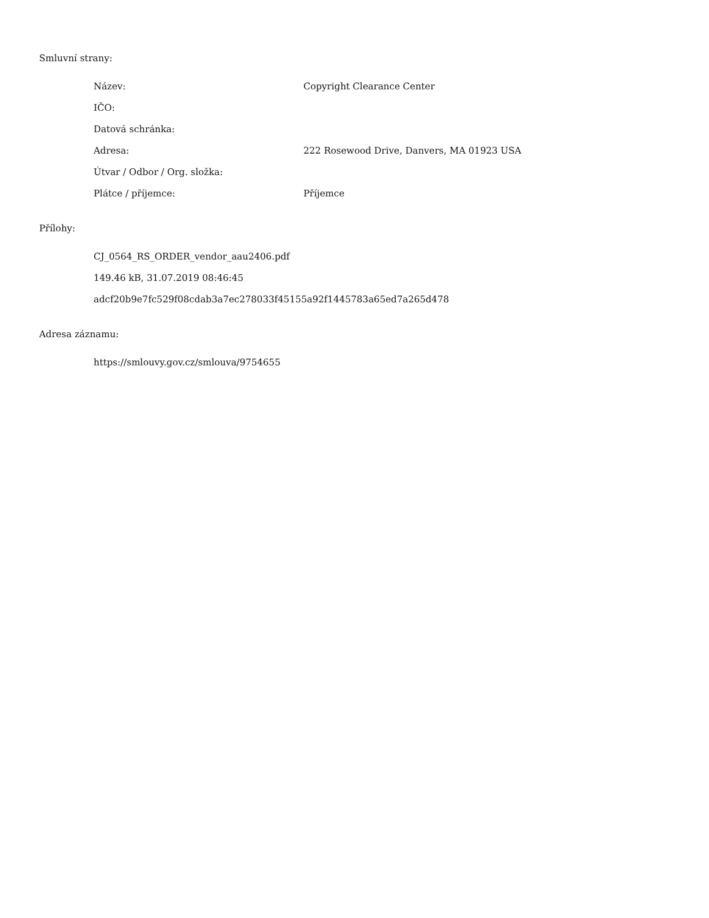Smluvní strany:
| Název: | Copyright Clearance Center |
| IČO: | |
| Datová schránka: | |
| Adresa: | 222 Rosewood Drive, Danvers, MA 01923 USA |
| Útvar / Odbor / Org. složka: | |
| Plátce / příjemce: | Příjemce |
Přílohy:
CJ_0564_RS_ORDER_vendor_aau2406.pdf
149.46 kB, 31.07.2019 08:46:45
adcf20b9e7fc529f08cdab3a7ec278033f45155a92f1445783a65ed7a265d478
Adresa záznamu:
https://smlouvy.gov.cz/smlouva/9754655